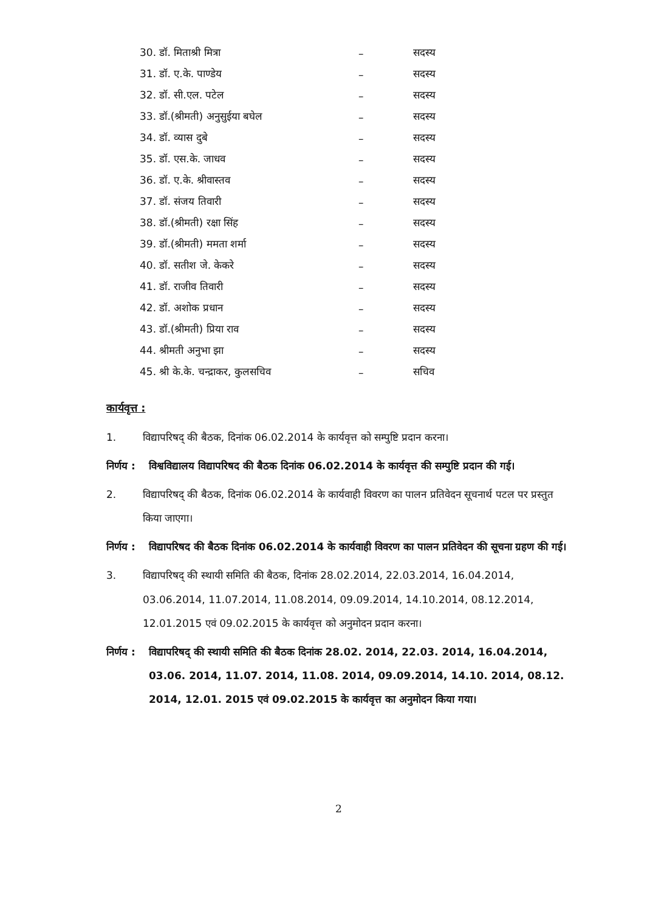| 30. डॉ. मिताश्री मित्रा | – | सदस्य |
| 31. डॉ. ए.के. पाण्डेय | – | सदस्य |
| 32. डॉ. सी.एल. पटेल | – | सदस्य |
| 33. डॉ.(श्रीमती) अनुसुईया बघेल | – | सदस्य |
| 34. डॉ. व्यास दुबे | – | सदस्य |
| 35. डॉ. एस.के. जाधव | – | सदस्य |
| 36. डॉ. ए.के. श्रीवास्तव | – | सदस्य |
| 37. डॉ. संजय तिवारी | – | सदस्य |
| 38. डॉ.(श्रीमती) रक्षा सिंह | – | सदस्य |
| 39. डॉ.(श्रीमती) ममता शर्मा | – | सदस्य |
| 40. डॉ. सतीश जे. केकरे | – | सदस्य |
| 41. डॉ. राजीव तिवारी | – | सदस्य |
| 42. डॉ. अशोक प्रधान | – | सदस्य |
| 43. डॉ.(श्रीमती) प्रिया राव | – | सदस्य |
| 44. श्रीमती अनुभा झा | – | सदस्य |
| 45. श्री के.के. चन्द्राकर, कुलसचिव | – | सचिव |
कार्यवृत्त :
1. विद्यापरिषद् की बैठक, दिनांक 06.02.2014 के कार्यवृत्त को सम्पुष्टि प्रदान करना।
निर्णय : विश्वविद्यालय विद्यापरिषद की बैठक दिनांक 06.02.2014 के कार्यवृत्त की सम्पुष्टि प्रदान की गई।
2. विद्यापरिषद् की बैठक, दिनांक 06.02.2014 के कार्यवाही विवरण का पालन प्रतिवेदन सूचनार्थ पटल पर प्रस्तुत किया जाएगा।
निर्णय : विद्यापरिषद की बैठक दिनांक 06.02.2014 के कार्यवाही विवरण का पालन प्रतिवेदन की सूचना ग्रहण की गई।
3. विद्यापरिषद् की स्थायी समिति की बैठक, दिनांक 28.02.2014, 22.03.2014, 16.04.2014, 03.06.2014, 11.07.2014, 11.08.2014, 09.09.2014, 14.10.2014, 08.12.2014, 12.01.2015 एवं 09.02.2015 के कार्यवृत्त को अनुमोदन प्रदान करना।
निर्णय : विद्यापरिषद् की स्थायी समिति की बैठक दिनांक 28.02. 2014, 22.03. 2014, 16.04.2014, 03.06. 2014, 11.07. 2014, 11.08. 2014, 09.09.2014, 14.10. 2014, 08.12. 2014, 12.01. 2015 एवं 09.02.2015 के कार्यवृत्त का अनुमोदन किया गया।
2